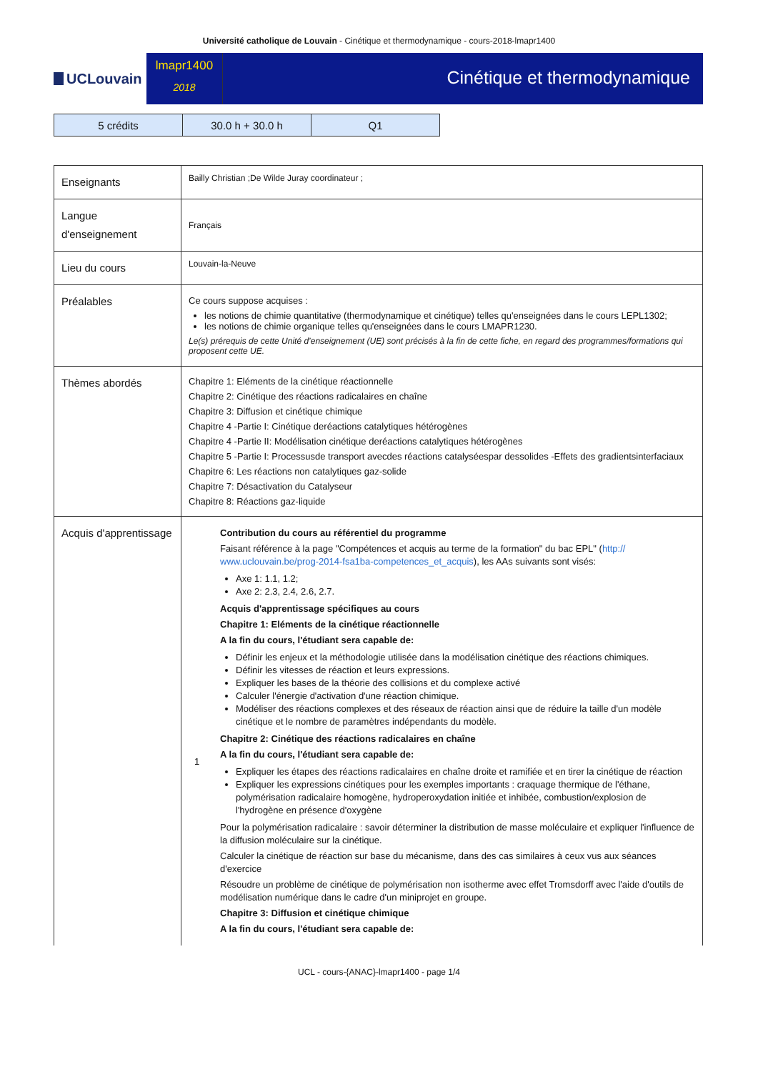Université catholique de Louvain - Cinétique et thermodynamique - cours-2018-lmapr1400
UCLouvain
lmapr1400
2018
Cinétique et thermodynamique
| 5 crédits | 30.0 h + 30.0 h | Q1 |
| Enseignants | Bailly Christian ;De Wilde Juray coordinateur ; |
| Langue d'enseignement | Français |
| Lieu du cours | Louvain-la-Neuve |
| Préalables | Ce cours suppose acquises : les notions de chimie quantitative (thermodynamique et cinétique) telles qu'enseignées dans le cours LEPL1302; les notions de chimie organique telles qu'enseignées dans le cours LMAPR1230. Le(s) prérequis de cette Unité d’enseignement (UE) sont précisés à la fin de cette fiche, en regard des programmes/formations qui proposent cette UE. |
| Thèmes abordés | Chapitre 1: Eléments de la cinétique réactionnelle Chapitre 2: Cinétique des réactions radicalaires en chaîne Chapitre 3: Diffusion et cinétique chimique Chapitre 4 -Partie I: Cinétique deréactions catalytiques hétérogènes Chapitre 4 -Partie II: Modélisation cinétique deréactions catalytiques hétérogènes Chapitre 5 -Partie I: Processusde transport avecdes réactions catalyséespar dessolides -Effets des gradientsinterfaciaux Chapitre 6: Les réactions non catalytiques gaz-solide Chapitre 7: Désactivation du Catalyseur Chapitre 8: Réactions gaz-liquide |
| Acquis d'apprentissage | 1 Contribution du cours au référentiel du programme Faisant référence à la page "Compétences et acquis au terme de la formation" du bac EPL" ( http:// www.uclouvain.be/prog-2014-fsa1ba-competences_et_acquis ), les AAs suivants sont visés: Axe 1: 1.1, 1.2; Axe 2: 2.3, 2.4, 2.6, 2.7. Acquis d'apprentissage spécifiques au cours Chapitre 1: Eléments de la cinétique réactionnelle A la fin du cours, l'étudiant sera capable de: Définir les enjeux et la méthodologie utilisée dans la modélisation cinétique des réactions chimiques. Définir les vitesses de réaction et leurs expressions. Expliquer les bases de la théorie des collisions et du complexe activé Calculer l'énergie d'activation d'une réaction chimique. Modéliser des réactions complexes et des réseaux de réaction ainsi que de réduire la taille d'un modèle cinétique et le nombre de paramètres indépendants du modèle. Chapitre 2: Cinétique des réactions radicalaires en chaîne A la fin du cours, l'étudiant sera capable de: Expliquer les étapes des réactions radicalaires en chaîne droite et ramifiée et en tirer la cinétique de réaction Expliquer les expressions cinétiques pour les exemples importants : craquage thermique de l'éthane, polymérisation radicalaire homogène, hydroperoxydation initiée et inhibée, combustion/explosion de l'hydrogène en présence d'oxygène Pour la polymérisation radicalaire : savoir déterminer la distribution de masse moléculaire et expliquer l'influence de la diffusion moléculaire sur la cinétique. Calculer la cinétique de réaction sur base du mécanisme, dans des cas similaires à ceux vus aux séances d'exercice Résoudre un problème de cinétique de polymérisation non isotherme avec effet Tromsdorff avec l'aide d'outils de modélisation numérique dans le cadre d'un miniprojet en groupe. Chapitre 3: Diffusion et cinétique chimique A la fin du cours, l'étudiant sera capable de: |
UCL - cours-{ANAC}-lmapr1400 - page 1/4